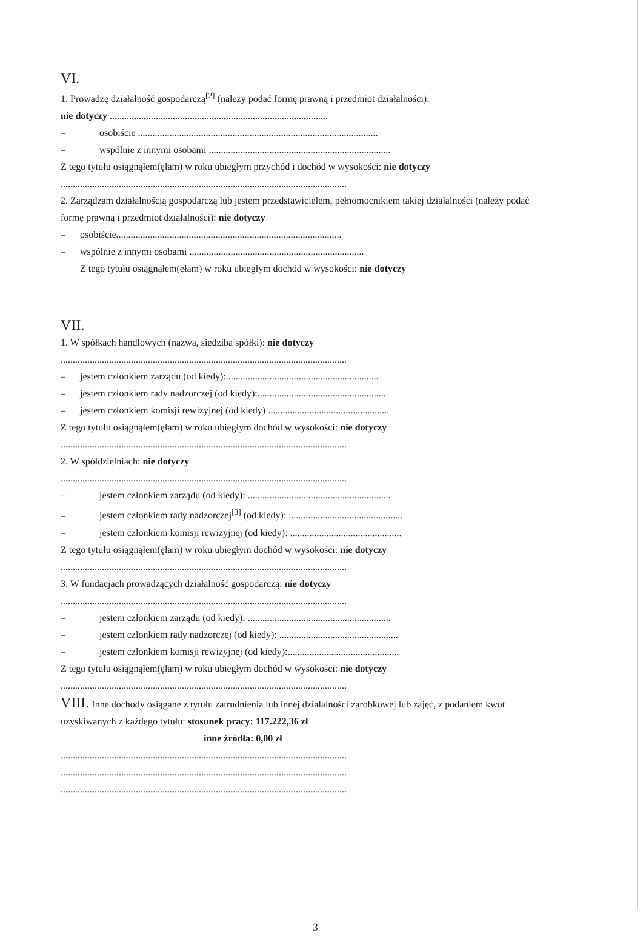VI.
1. Prowadzę działalność gospodarczą<sup>[2]</sup> (należy podać formę prawną i przedmiot działalności):
nie dotyczy ..........................................................................................
– osobiście ...................................................................................................
– wspólnie z innymi osobami ...........................................................................
Z tego tytułu osiągnąłem(ęłam) w roku ubiegłym przychód i dochód w wysokości: nie dotyczy
......................................................................................................................
2. Zarządzam działalnością gospodarczą lub jestem przedstawicielem, pełnomocnikiem takiej działalności (należy podać
formę prawną i przedmiot działalności): nie dotyczy
– osobiście.............................................................................................
– wspólnie z innymi osobami ........................................................................
Z tego tytułu osiągnąłem(ęłam) w roku ubiegłym dochód w wysokości: nie dotyczy
VII.
1. W spółkach handlowych (nazwa, siedziba spółki): nie dotyczy
......................................................................................................................
– jestem członkiem zarządu (od kiedy):...............................................................
– jestem członkiem rady nadzorczej (od kiedy):.....................................................
– jestem członkiem komisji rewizyjnej (od kiedy) ..................................................
Z tego tytułu osiągnąłem(ęłam) w roku ubiegłym dochód w wysokości: nie dotyczy
......................................................................................................................
2. W spółdzielniach: nie dotyczy
......................................................................................................................
– jestem członkiem zarządu (od kiedy): ...........................................................
– jestem członkiem rady nadzorczej<sup>[3]</sup> (od kiedy): ...............................................
– jestem członkiem komisji rewizyjnej (od kiedy): ..............................................
Z tego tytułu osiągnąłem(ęłam) w roku ubiegłym dochód w wysokości: nie dotyczy
......................................................................................................................
3. W fundacjach prowadzących działalność gospodarczą: nie dotyczy
......................................................................................................................
– jestem członkiem zarządu (od kiedy): ...........................................................
– jestem członkiem rady nadzorczej (od kiedy): .................................................
– jestem członkiem komisji rewizyjnej (od kiedy):..............................................
Z tego tytułu osiągnąłem(ęłam) w roku ubiegłym dochód w wysokości: nie dotyczy
......................................................................................................................
VIII. Inne dochody osiągane z tytułu zatrudnienia lub innej działalności zarobkowej lub zajęć, z podaniem kwot
uzyskiwanych z każdego tytułu: stosunek pracy: 117.222,36 zł
inne źródła: 0,00 zł
......................................................................................................................
......................................................................................................................
......................................................................................................................
3